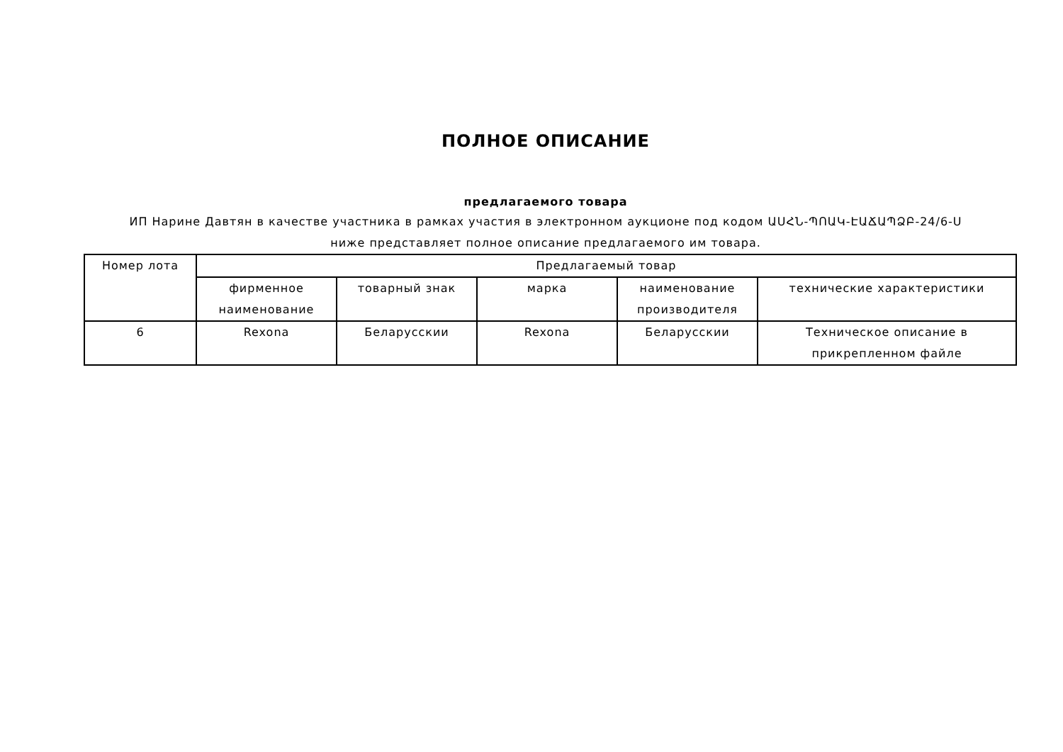ПОЛНОЕ ОПИСАНИЕ
предлагаемого товара
ИП Нарине Давтян в качестве участника в рамках участия в электронном аукционе под кодом ԱՍՀՆ-ՊՈԱԿ-ԷԱՃԱՊՁԲ-24/6-Ս
ниже представляет полное описание предлагаемого им товара.
| Номер лота | Предлагаемый товар | | | | |
| --- | --- | --- | --- | --- | --- |
| | фирменное наименование | товарный знак | марка | наименование производителя | технические характеристики |
| 6 | Rexona | Беларусскии | Rexona | Беларусскии | Техническое описание в прикрепленном файле |